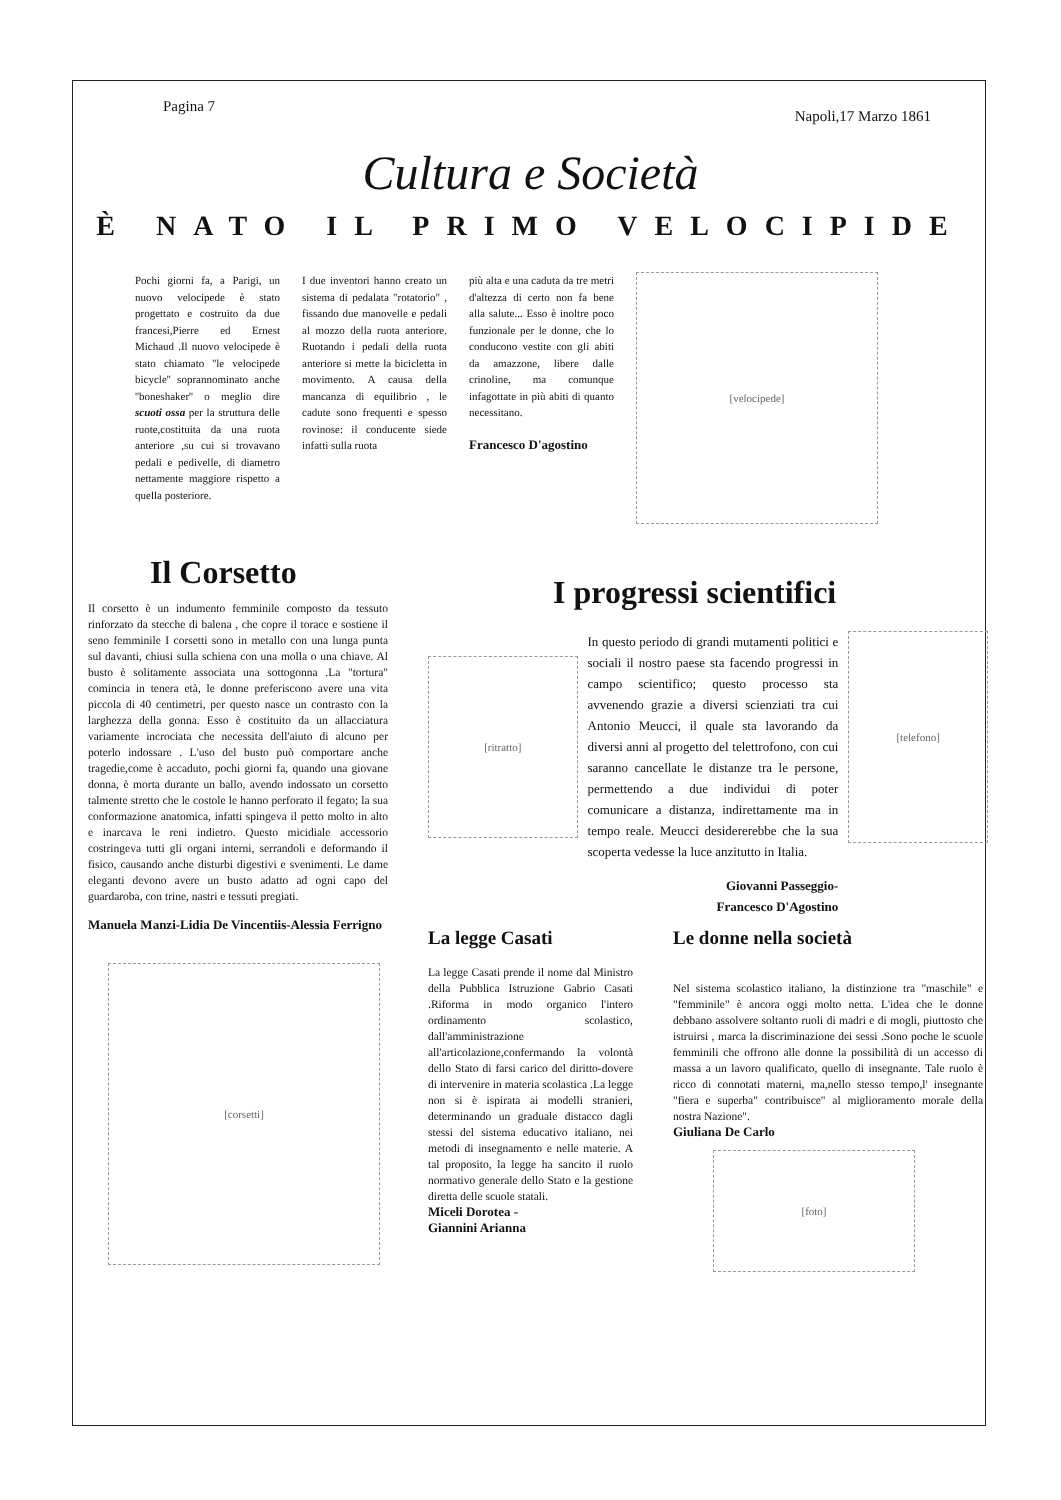Pagina 7
Napoli,17 Marzo 1861
Cultura e Società
È NATO IL PRIMO VELOCIPIDE
Pochi giorni fa, a Parigi, un nuovo velocipede è stato progettato e costruito da due francesi,Pierre ed Ernest Michaud .Il nuovo velocipede è stato chiamato ''le velocipede bicycle'' soprannominato anche ''boneshaker'' o meglio dire scuoti ossa per la struttura delle ruote,costituita da una ruota anteriore ,su cui si trovavano pedali e pedivelle, di diametro nettamente maggiore rispetto a quella posteriore.
I due inventori hanno creato un sistema di pedalata "rotatorio" , fissando due manovelle e pedali al mozzo della ruota anteriore. Ruotando i pedali della ruota anteriore si mette la bicicletta in movimento. A causa della mancanza di equilibrio , le cadute sono frequenti e spesso rovinose: il conducente siede infatti sulla ruota
più alta e una caduta da tre metri d'altezza di certo non fa bene alla salute... Esso è inoltre poco funzionale per le donne, che lo conducono vestite con gli abiti da amazzone, libere dalle crinoline, ma comunque infagottate in più abiti di quanto necessitano.
Francesco D'agostino
[velocipede]
Il Corsetto
Il corsetto è un indumento femminile composto da tessuto rinforzato da stecche di balena , che copre il torace e sostiene il seno femminile I corsetti sono in metallo con una lunga punta sul davanti, chiusi sulla schiena con una molla o una chiave. Al busto è solitamente associata una sottogonna .La "tortura" comincia in tenera età, le donne preferiscono avere una vita piccola di 40 centimetri, per questo nasce un contrasto con la larghezza della gonna. Esso è costituito da un allacciatura variamente incrociata che necessita dell'aiuto di alcuno per poterlo indossare . L'uso del busto può comportare anche tragedie,come è accaduto, pochi giorni fa, quando una giovane donna, è morta durante un ballo, avendo indossato un corsetto talmente stretto che le costole le hanno perforato il fegato; la sua conformazione anatomica, infatti spingeva il petto molto in alto e inarcava le reni indietro. Questo micidiale accessorio costringeva tutti gli organi interni, serrandoli e deformando il fisico, causando anche disturbi digestivi e svenimenti. Le dame eleganti devono avere un busto adatto ad ogni capo del guardaroba, con trine, nastri e tessuti pregiati.
Manuela Manzi-Lidia De Vincentiis-Alessia Ferrigno
[corsetti]
I progressi scientifici
[ritratto]
In questo periodo di grandi mutamenti politici e sociali il nostro paese sta facendo progressi in campo scientifico; questo processo sta avvenendo grazie a diversi scienziati tra cui Antonio Meucci, il quale sta lavorando da diversi anni al progetto del telettrofono, con cui saranno cancellate le distanze tra le persone, permettendo a due individui di poter comunicare a distanza, indirettamente ma in tempo reale. Meucci desidererebbe che la sua scoperta vedesse la luce anzitutto in Italia.
Giovanni Passeggio-
Francesco D'Agostino
[telefono]
La legge Casati
La legge Casati prende il nome dal Ministro della Pubblica Istruzione Gabrio Casati .Riforma in modo organico l'intero ordinamento scolastico, dall'amministrazione all'articolazione,confermando la volontà dello Stato di farsi carico del diritto-dovere di intervenire in materia scolastica .La legge non si è ispirata ai modelli stranieri, determinando un graduale distacco dagli stessi del sistema educativo italiano, nei metodi di insegnamento e nelle materie. A tal proposito, la legge ha sancito il ruolo normativo generale dello Stato e la gestione diretta delle scuole statali.
Miceli Dorotea -
Giannini Arianna
Le donne nella società
Nel sistema scolastico italiano, la distinzione tra "maschile" e "femminile" è ancora oggi molto netta. L'idea che le donne debbano assolvere soltanto ruoli di madri e di mogli, piuttosto che istruirsi , marca la discriminazione dei sessi .Sono poche le scuole femminili che offrono alle donne la possibilità di un accesso di massa a un lavoro qualificato, quello di insegnante. Tale ruolo è ricco di connotati materni, ma,nello stesso tempo,l' insegnante "fiera e superba" contribuisce" al miglioramento morale della nostra Nazione".
Giuliana De Carlo
[foto]